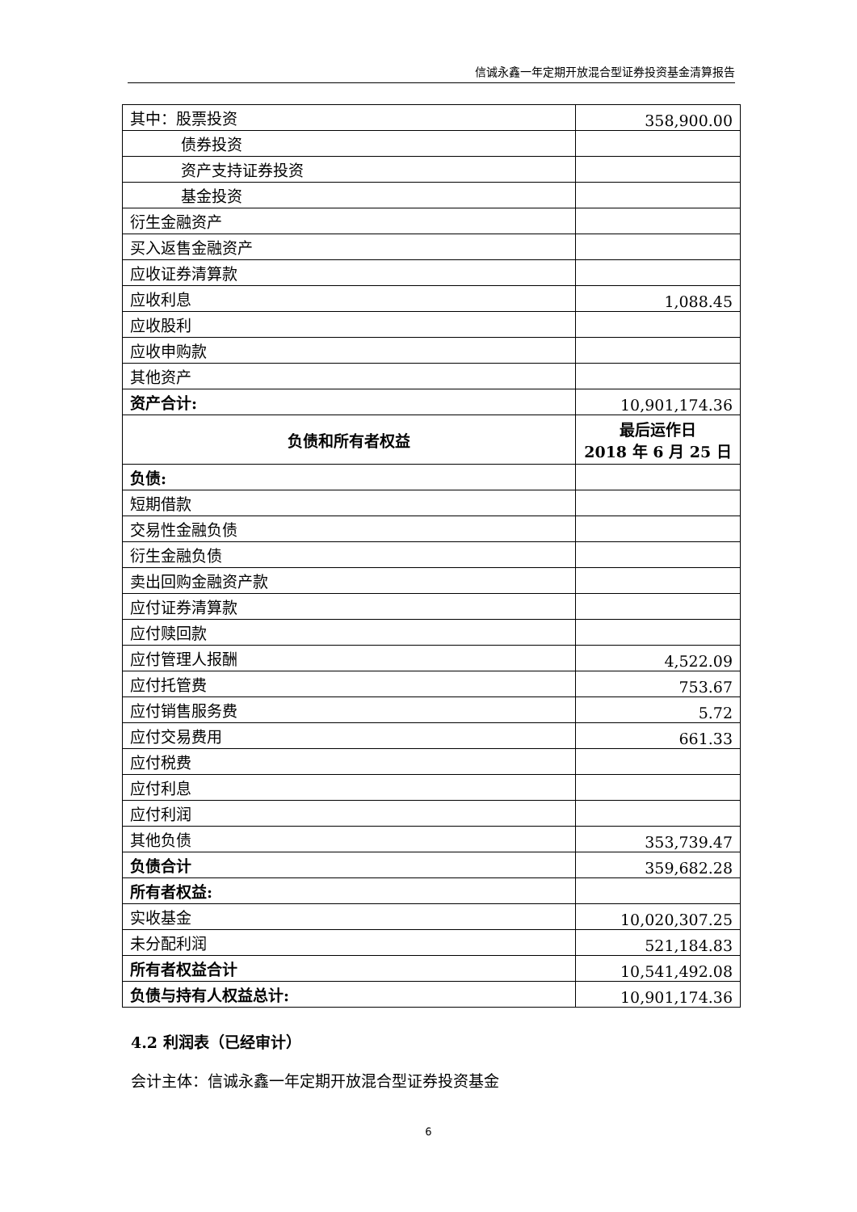信诚永鑫一年定期开放混合型证券投资基金清算报告
| 其中：股票投资 | 358,900.00 |
| 债券投资 | |
| 资产支持证券投资 | |
| 基金投资 | |
| 衍生金融资产 | |
| 买入返售金融资产 | |
| 应收证券清算款 | |
| 应收利息 | 1,088.45 |
| 应收股利 | |
| 应收申购款 | |
| 其他资产 | |
| 资产合计: | 10,901,174.36 |
| 负债和所有者权益 | 最后运作日 2018 年 6 月 25 日 |
| 负债: | |
| 短期借款 | |
| 交易性金融负债 | |
| 衍生金融负债 | |
| 卖出回购金融资产款 | |
| 应付证券清算款 | |
| 应付赎回款 | |
| 应付管理人报酬 | 4,522.09 |
| 应付托管费 | 753.67 |
| 应付销售服务费 | 5.72 |
| 应付交易费用 | 661.33 |
| 应付税费 | |
| 应付利息 | |
| 应付利润 | |
| 其他负债 | 353,739.47 |
| 负债合计 | 359,682.28 |
| 所有者权益: | |
| 实收基金 | 10,020,307.25 |
| 未分配利润 | 521,184.83 |
| 所有者权益合计 | 10,541,492.08 |
| 负债与持有人权益总计: | 10,901,174.36 |
4.2 利润表（已经审计）
会计主体：信诚永鑫一年定期开放混合型证券投资基金
6